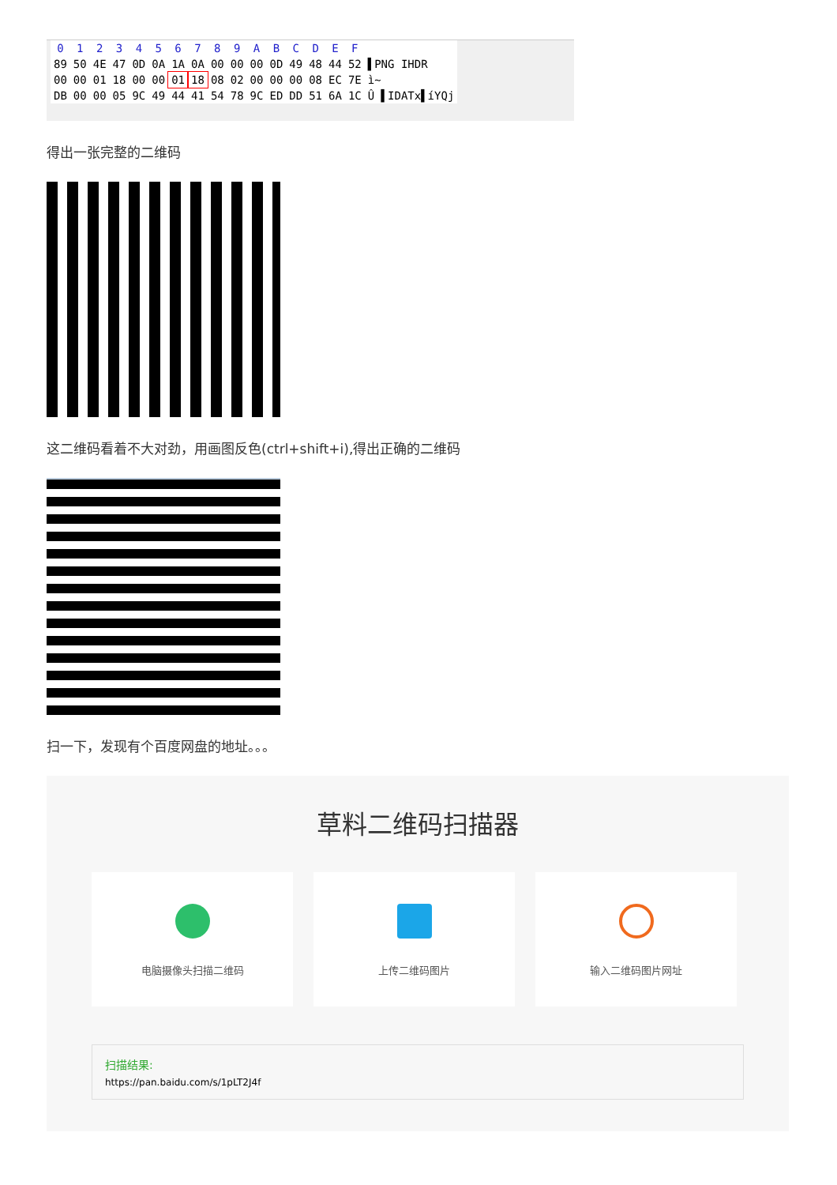| 0 | 1 | 2 | 3 | 4 | 5 | 6 | 7 | 8 | 9 | A | B | C | D | E | F | |
| --- | --- | --- | --- | --- | --- | --- | --- | --- | --- | --- | --- | --- | --- | --- | --- | --- |
| 89 | 50 | 4E | 47 | 0D | 0A | 1A | 0A | 00 | 00 | 00 | 0D | 49 | 48 | 44 | 52 | ▌PNG IHDR |
| 00 | 00 | 01 | 18 | 00 | 00 | 01 | 18 | 08 | 02 | 00 | 00 | 00 | 08 | EC | 7E | ì~ |
| DB | 00 | 00 | 05 | 9C | 49 | 44 | 41 | 54 | 78 | 9C | ED | DD | 51 | 6A | 1C | Û ▌IDATx▌íYQj |
得出一张完整的二维码
这二维码看着不大对劲，用画图反色(ctrl+shift+i),得出正确的二维码
扫一下，发现有个百度网盘的地址。。。
草料二维码扫描器
电脑摄像头扫描二维码 上传二维码图片 输入二维码图片网址
扫描结果:
https://pan.baidu.com/s/1pLT2J4f